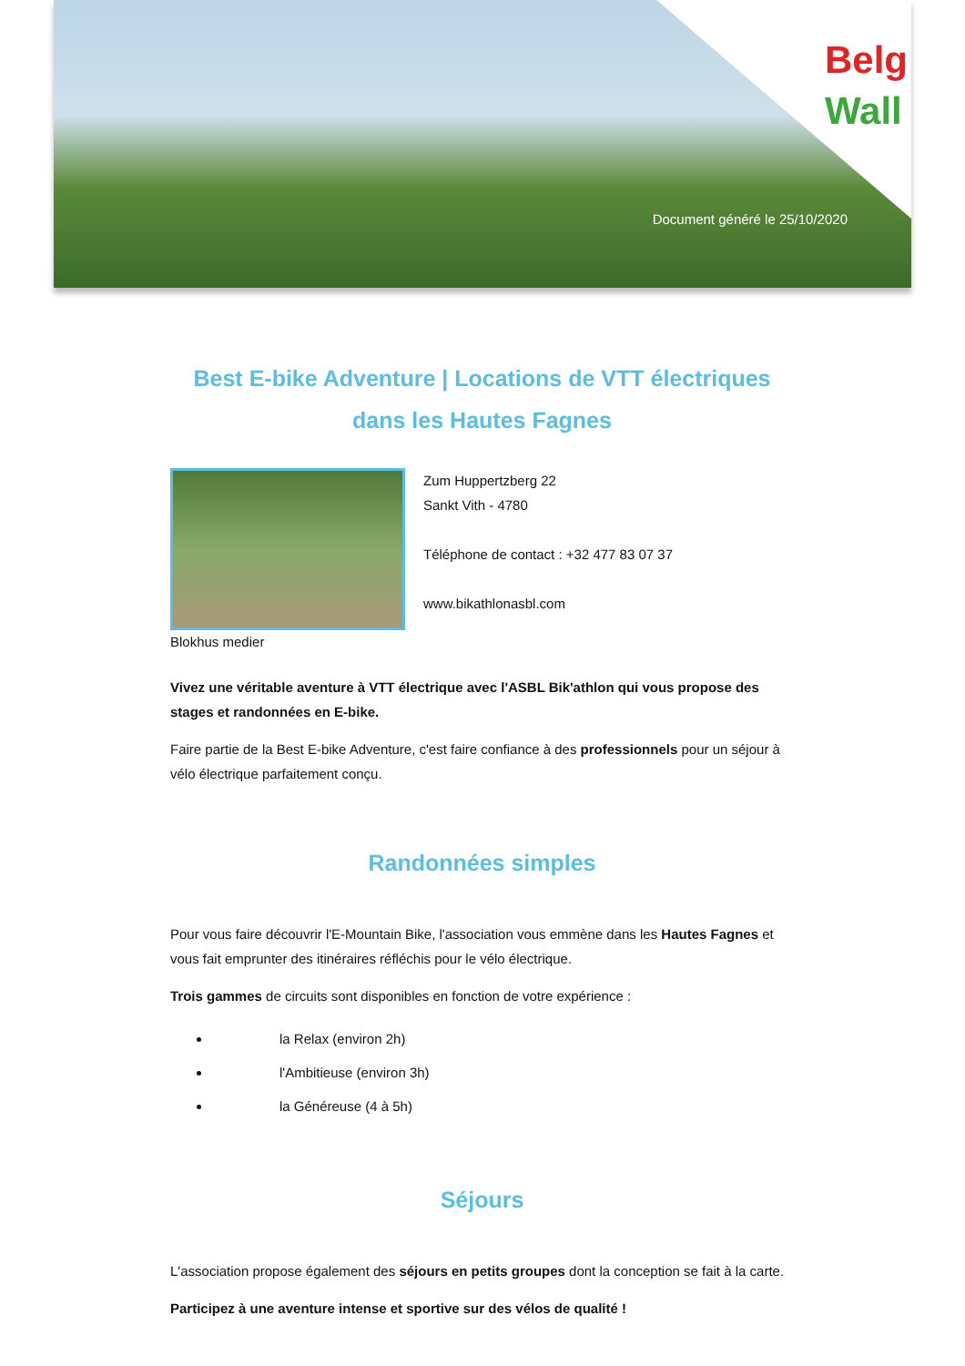Belg
Wall
Document généré le 25/10/2020
Best E-bike Adventure | Locations de VTT électriques dans les Hautes Fagnes
Blokhus medier
Zum Huppertzberg 22
Sankt Vith - 4780
Téléphone de contact : +32 477 83 07 37
www.bikathlonasbl.com
Vivez une véritable aventure à VTT électrique avec l'ASBL Bik'athlon qui vous propose des stages et randonnées en E-bike.
Faire partie de la Best E-bike Adventure, c'est faire confiance à des professionnels pour un séjour à vélo électrique parfaitement conçu.
Randonnées simples
Pour vous faire découvrir l'E-Mountain Bike, l'association vous emmène dans les Hautes Fagnes et vous fait emprunter des itinéraires réfléchis pour le vélo électrique.
Trois gammes de circuits sont disponibles en fonction de votre expérience :
la Relax (environ 2h)
l'Ambitieuse (environ 3h)
la Généreuse (4 à 5h)
Séjours
L'association propose également des séjours en petits groupes dont la conception se fait à la carte.
Participez à une aventure intense et sportive sur des vélos de qualité !